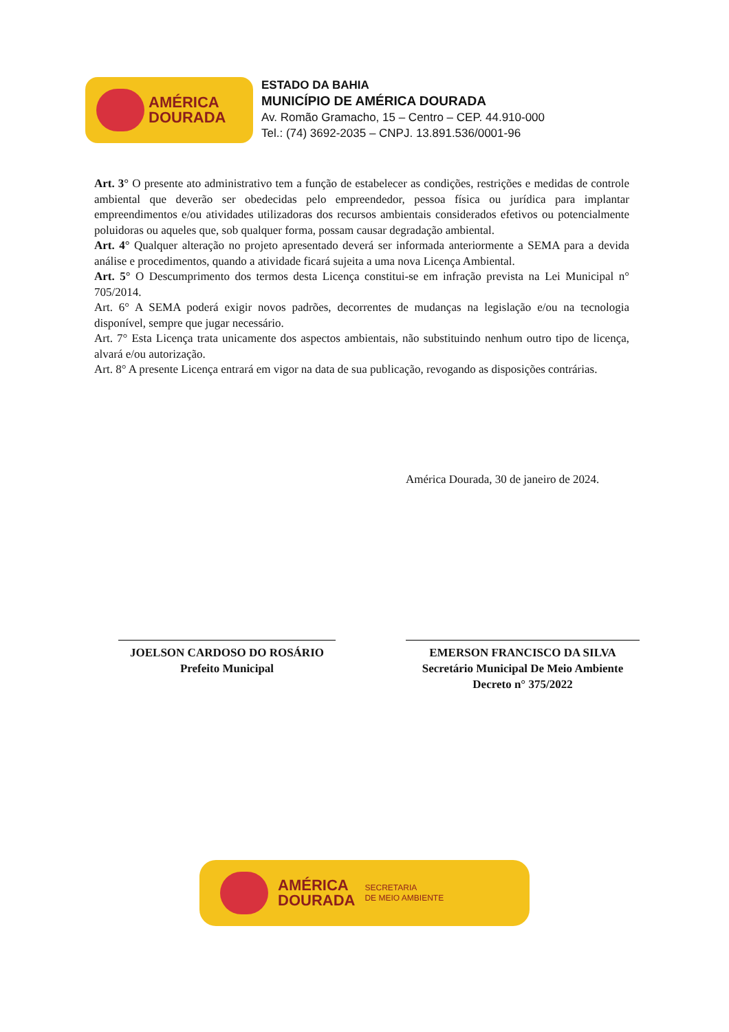AMÉRICA
DOURADA
ESTADO DA BAHIA
MUNICÍPIO DE AMÉRICA DOURADA
Av. Romão Gramacho, 15 – Centro – CEP. 44.910-000
Tel.: (74) 3692-2035 – CNPJ. 13.891.536/0001-96
Art. 3° O presente ato administrativo tem a função de estabelecer as condições, restrições e medidas de controle ambiental que deverão ser obedecidas pelo empreendedor, pessoa física ou jurídica para implantar empreendimentos e/ou atividades utilizadoras dos recursos ambientais considerados efetivos ou potencialmente poluidoras ou aqueles que, sob qualquer forma, possam causar degradação ambiental.
Art. 4° Qualquer alteração no projeto apresentado deverá ser informada anteriormente a SEMA para a devida análise e procedimentos, quando a atividade ficará sujeita a uma nova Licença Ambiental.
Art. 5° O Descumprimento dos termos desta Licença constitui-se em infração prevista na Lei Municipal n° 705/2014.
Art. 6° A SEMA poderá exigir novos padrões, decorrentes de mudanças na legislação e/ou na tecnologia disponível, sempre que jugar necessário.
Art. 7° Esta Licença trata unicamente dos aspectos ambientais, não substituindo nenhum outro tipo de licença, alvará e/ou autorização.
Art. 8° A presente Licença entrará em vigor na data de sua publicação, revogando as disposições contrárias.
América Dourada, 30 de janeiro de 2024.
JOELSON CARDOSO DO ROSÁRIO
Prefeito Municipal
EMERSON FRANCISCO DA SILVA
Secretário Municipal De Meio Ambiente
Decreto n° 375/2022
AMÉRICA
DOURADA
SECRETARIA
DE MEIO AMBIENTE